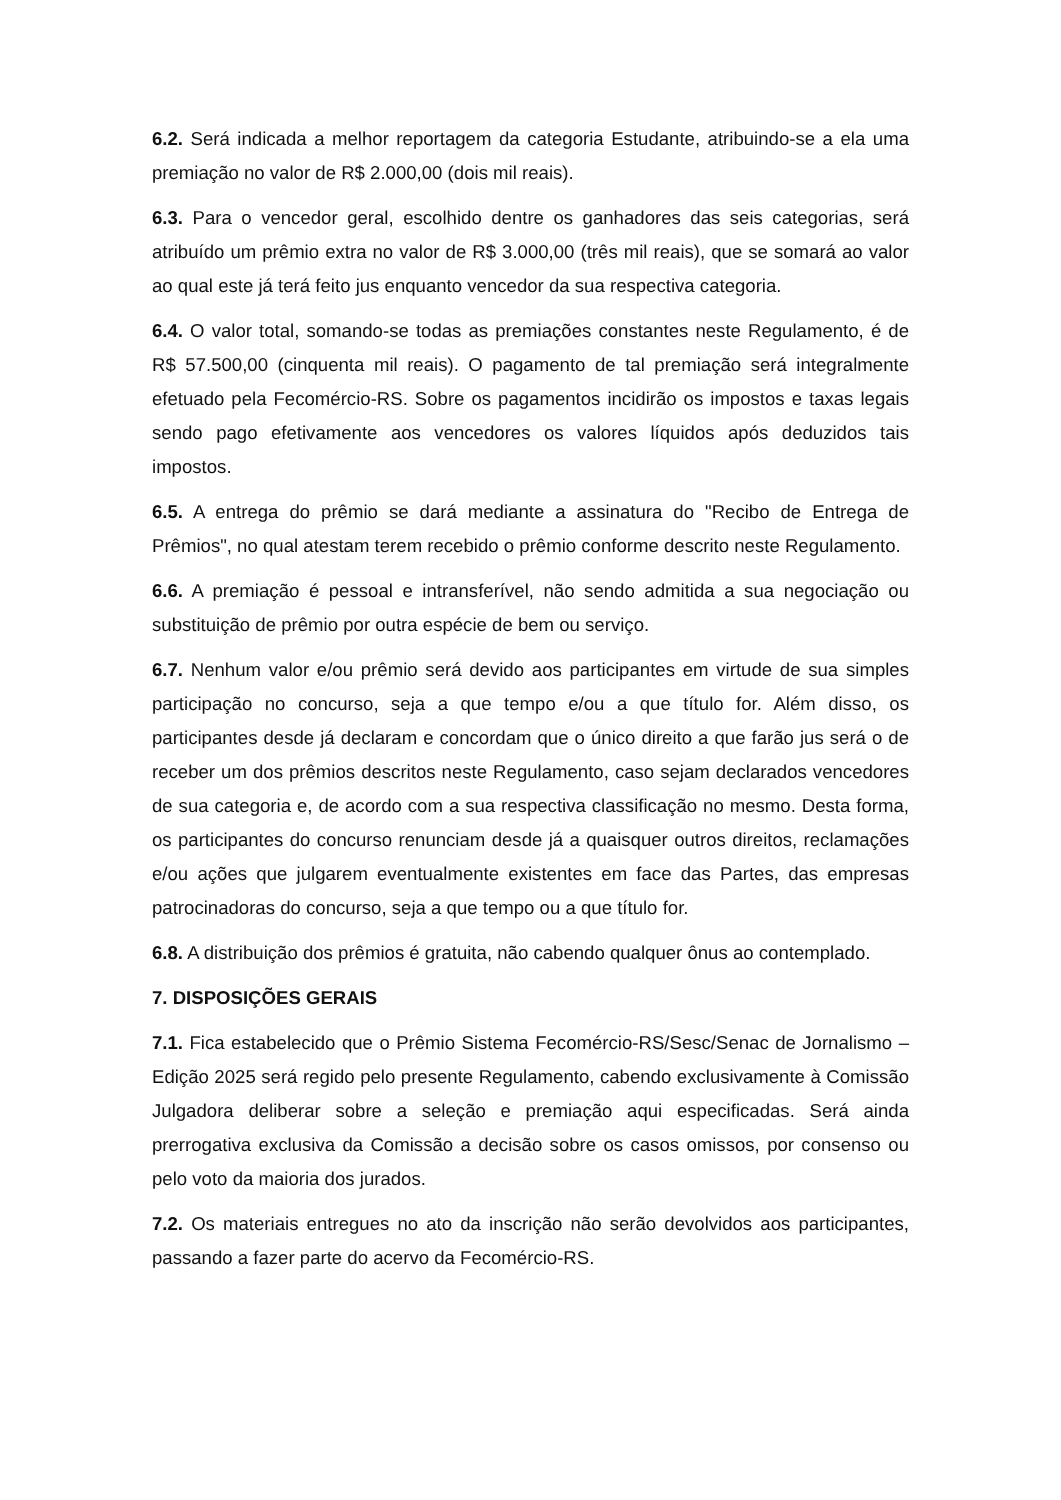6.2. Será indicada a melhor reportagem da categoria Estudante, atribuindo-se a ela uma premiação no valor de R$ 2.000,00 (dois mil reais).
6.3. Para o vencedor geral, escolhido dentre os ganhadores das seis categorias, será atribuído um prêmio extra no valor de R$ 3.000,00 (três mil reais), que se somará ao valor ao qual este já terá feito jus enquanto vencedor da sua respectiva categoria.
6.4. O valor total, somando-se todas as premiações constantes neste Regulamento, é de R$ 57.500,00 (cinquenta mil reais). O pagamento de tal premiação será integralmente efetuado pela Fecomércio-RS. Sobre os pagamentos incidirão os impostos e taxas legais sendo pago efetivamente aos vencedores os valores líquidos após deduzidos tais impostos.
6.5. A entrega do prêmio se dará mediante a assinatura do "Recibo de Entrega de Prêmios", no qual atestam terem recebido o prêmio conforme descrito neste Regulamento.
6.6. A premiação é pessoal e intransferível, não sendo admitida a sua negociação ou substituição de prêmio por outra espécie de bem ou serviço.
6.7. Nenhum valor e/ou prêmio será devido aos participantes em virtude de sua simples participação no concurso, seja a que tempo e/ou a que título for. Além disso, os participantes desde já declaram e concordam que o único direito a que farão jus será o de receber um dos prêmios descritos neste Regulamento, caso sejam declarados vencedores de sua categoria e, de acordo com a sua respectiva classificação no mesmo. Desta forma, os participantes do concurso renunciam desde já a quaisquer outros direitos, reclamações e/ou ações que julgarem eventualmente existentes em face das Partes, das empresas patrocinadoras do concurso, seja a que tempo ou a que título for.
6.8. A distribuição dos prêmios é gratuita, não cabendo qualquer ônus ao contemplado.
7. DISPOSIÇÕES GERAIS
7.1. Fica estabelecido que o Prêmio Sistema Fecomércio-RS/Sesc/Senac de Jornalismo – Edição 2025 será regido pelo presente Regulamento, cabendo exclusivamente à Comissão Julgadora deliberar sobre a seleção e premiação aqui especificadas. Será ainda prerrogativa exclusiva da Comissão a decisão sobre os casos omissos, por consenso ou pelo voto da maioria dos jurados.
7.2. Os materiais entregues no ato da inscrição não serão devolvidos aos participantes, passando a fazer parte do acervo da Fecomércio-RS.